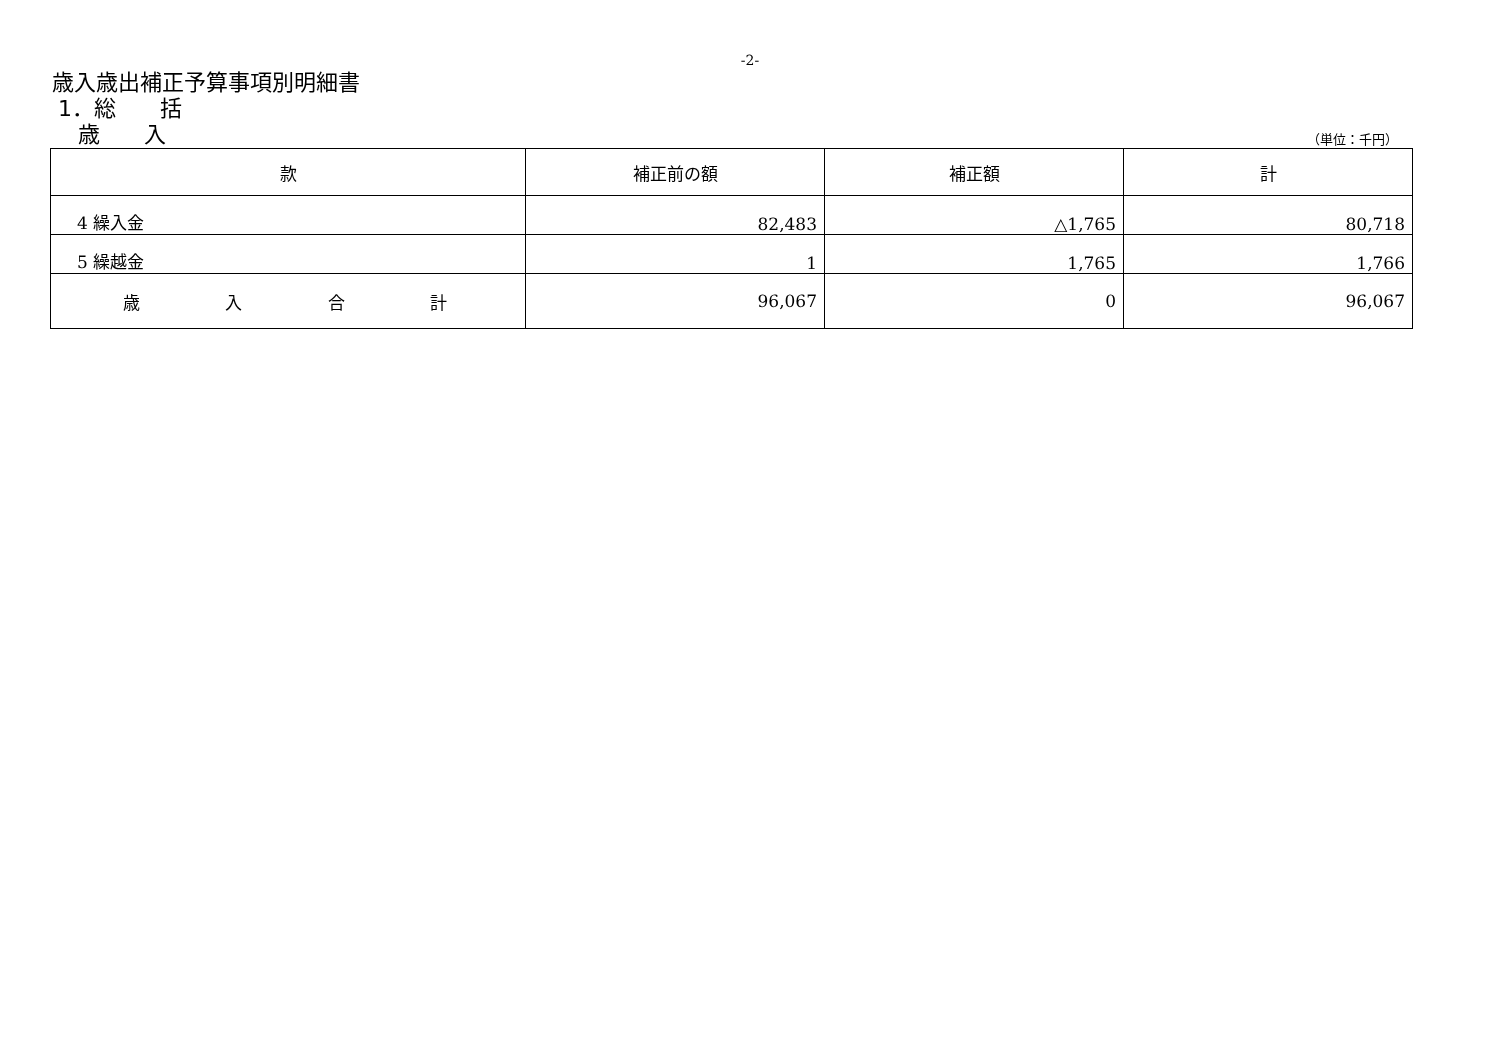-2-
歳入歳出補正予算事項別明細書
1．総　　括
歳　　入
（単位：千円）
| 款 | 補正前の額 | 補正額 | 計 |
| --- | --- | --- | --- |
| 4 繰入金 | 82,483 | △1,765 | 80,718 |
| 5 繰越金 | 1 | 1,765 | 1,766 |
| 歳 入 合 計 | 96,067 | 0 | 96,067 |